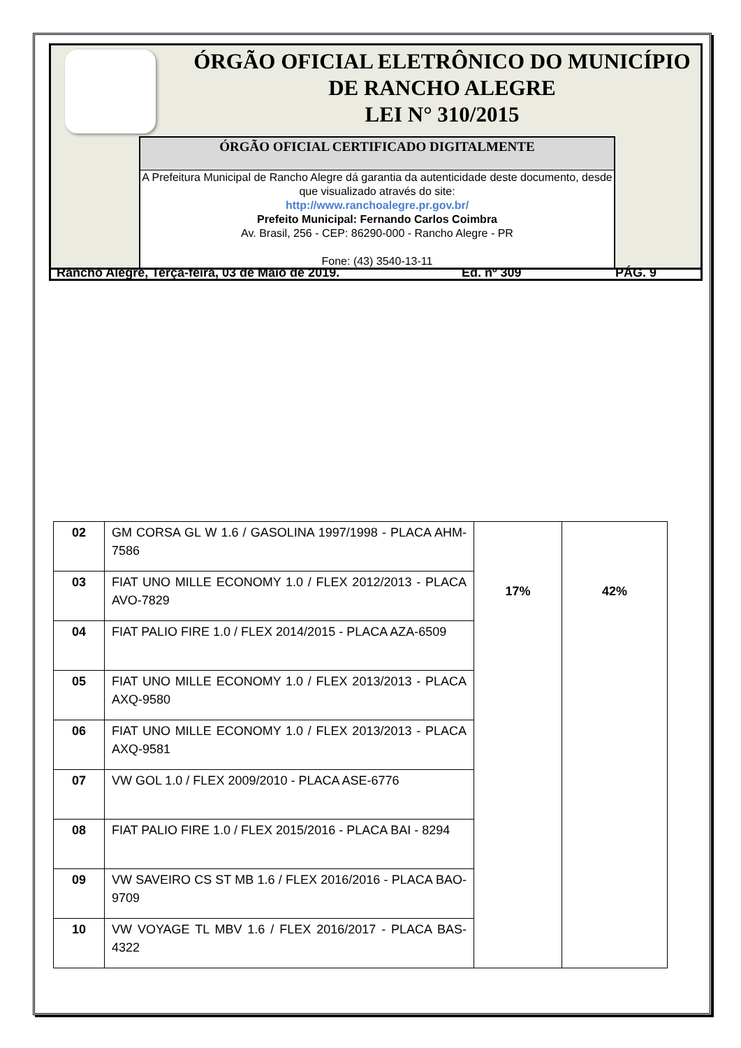ÓRGÃO OFICIAL ELETRÔNICO DO MUNICÍPIO
DE RANCHO ALEGRE
LEI N° 310/2015
ÓRGÃO OFICIAL CERTIFICADO DIGITALMENTE
A Prefeitura Municipal de Rancho Alegre dá garantia da autenticidade deste documento, desde que visualizado através do site:
http://www.ranchoalegre.pr.gov.br/
Prefeito Municipal: Fernando Carlos Coimbra
Av. Brasil, 256 - CEP: 86290-000 - Rancho Alegre - PR
Fone: (43) 3540-13-11
Rancho Alegre, Terça-feira, 03 de Maio de 2019. Ed. nº 309 PÁG. 9
| 02 | GM CORSA GL W 1.6 / GASOLINA 1997/1998 - PLACA AHM-7586 | 17% | 42% |
| 03 | FIAT UNO MILLE ECONOMY 1.0 / FLEX 2012/2013 - PLACA AVO-7829 | | |
| 04 | FIAT PALIO FIRE 1.0 / FLEX 2014/2015 - PLACA AZA-6509 | | |
| 05 | FIAT UNO MILLE ECONOMY 1.0 / FLEX 2013/2013 - PLACA AXQ-9580 | | |
| 06 | FIAT UNO MILLE ECONOMY 1.0 / FLEX 2013/2013 - PLACA AXQ-9581 | | |
| 07 | VW GOL 1.0 / FLEX 2009/2010 - PLACA ASE-6776 | | |
| 08 | FIAT PALIO FIRE 1.0 / FLEX 2015/2016 - PLACA BAI - 8294 | | |
| 09 | VW SAVEIRO CS ST MB 1.6 / FLEX 2016/2016 - PLACA BAO-9709 | | |
| 10 | VW VOYAGE TL MBV 1.6 / FLEX 2016/2017 - PLACA BAS-4322 | | |